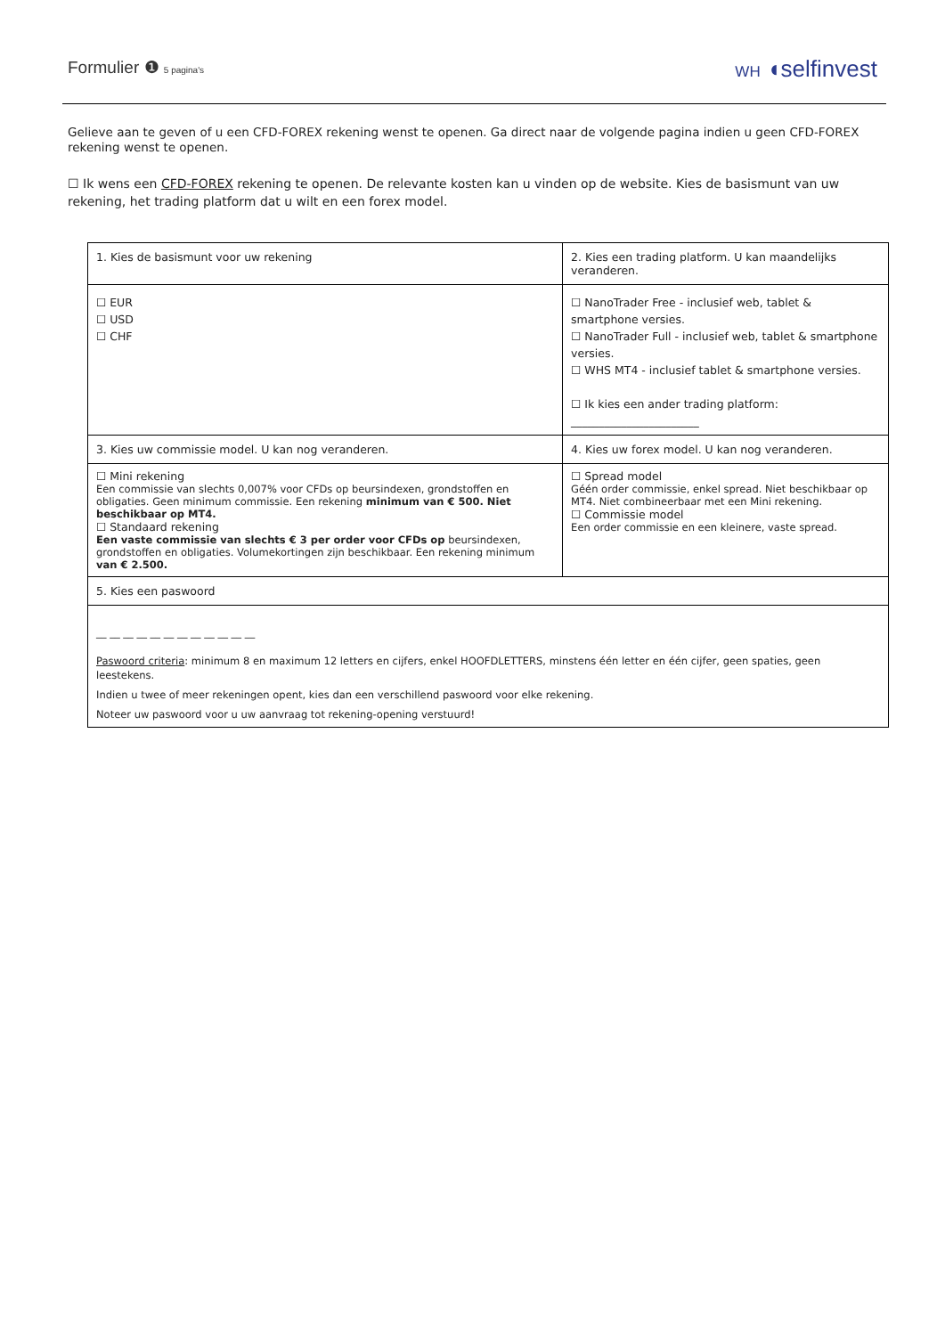Formulier ❶ 5 pagina's WH ◖selfinvest
Gelieve aan te geven of u een CFD-FOREX rekening wenst te openen. Ga direct naar de volgende pagina indien u geen CFD-FOREX rekening wenst te openen.
☐ Ik wens een CFD-FOREX rekening te openen. De relevante kosten kan u vinden op de website. Kies de basismunt van uw rekening, het trading platform dat u wilt en een forex model.
| 1. Kies de basismunt voor uw rekening | 2. Kies een trading platform. U kan maandelijks veranderen. | |
| --- | --- | --- |
| ☐ EUR ☐ USD ☐ CHF | ☐ NanoTrader Free - inclusief web, tablet & smartphone versies. ☐ NanoTrader Full - inclusief web, tablet & smartphone versies. ☐ WHS MT4 - inclusief tablet & smartphone versies. ☐ Ik kies een ander trading platform: _______________________ | |
| 3. Kies uw commissie model. U kan nog veranderen. | | 4. Kies uw forex model. U kan nog veranderen. |
| ☐ Mini rekening Een commissie van slechts 0,007% voor CFDs op beursindexen, grondstoffen en obligaties. Geen minimum commissie. Een rekening minimum van € 500. Niet beschikbaar op MT4. ☐ Standaard rekening Een vaste commissie van slechts € 3 per order voor CFDs op beursindexen, grondstoffen en obligaties. Volumekortingen zijn beschikbaar. Een rekening minimum van € 2.500. | | ☐ Spread model Géén order commissie, enkel spread. Niet beschikbaar op MT4. Niet combineerbaar met een Mini rekening. ☐ Commissie model Een order commissie en een kleinere, vaste spread. |
| 5. Kies een paswoord | | |
| __ __ __ __ __ __ __ __ __ __ __ __ Paswoord criteria : minimum 8 en maximum 12 letters en cijfers, enkel HOOFDLETTERS, minstens één letter en één cijfer, geen spaties, geen leestekens. Indien u twee of meer rekeningen opent, kies dan een verschillend paswoord voor elke rekening. Noteer uw paswoord voor u uw aanvraag tot rekening-opening verstuurd! | | |